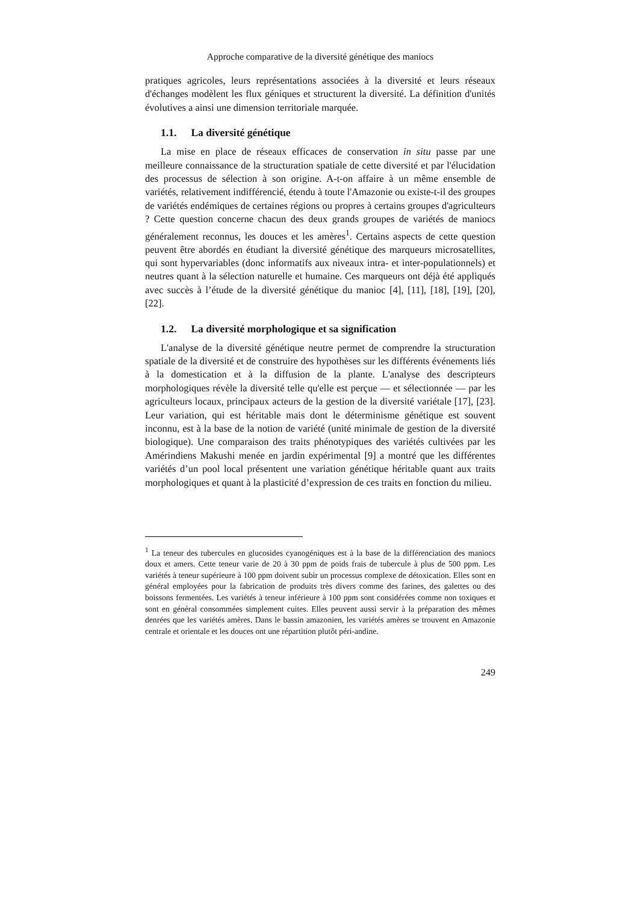Approche comparative de la diversité génétique des maniocs
pratiques agricoles, leurs représentations associées à la diversité et leurs réseaux d'échanges modèlent les flux géniques et structurent la diversité. La définition d'unités évolutives a ainsi une dimension territoriale marquée.
1.1. La diversité génétique
La mise en place de réseaux efficaces de conservation in situ passe par une meilleure connaissance de la structuration spatiale de cette diversité et par l'élucidation des processus de sélection à son origine. A-t-on affaire à un même ensemble de variétés, relativement indifférencié, étendu à toute l'Amazonie ou existe-t-il des groupes de variétés endémiques de certaines régions ou propres à certains groupes d'agriculteurs ? Cette question concerne chacun des deux grands groupes de variétés de maniocs généralement reconnus, les douces et les amères<sup>1</sup>. Certains aspects de cette question peuvent être abordés en étudiant la diversité génétique des marqueurs microsatellites, qui sont hypervariables (donc informatifs aux niveaux intra- et inter-populationnels) et neutres quant à la sélection naturelle et humaine. Ces marqueurs ont déjà été appliqués avec succès à l’étude de la diversité génétique du manioc [4], [11], [18], [19], [20], [22].
1.2. La diversité morphologique et sa signification
L'analyse de la diversité génétique neutre permet de comprendre la structuration spatiale de la diversité et de construire des hypothèses sur les différents événements liés à la domestication et à la diffusion de la plante. L'analyse des descripteurs morphologiques révèle la diversité telle qu'elle est perçue — et sélectionnée — par les agriculteurs locaux, principaux acteurs de la gestion de la diversité variétale [17], [23]. Leur variation, qui est héritable mais dont le déterminisme génétique est souvent inconnu, est à la base de la notion de variété (unité minimale de gestion de la diversité biologique). Une comparaison des traits phénotypiques des variétés cultivées par les Amérindiens Makushi menée en jardin expérimental [9] a montré que les différentes variétés d’un pool local présentent une variation génétique héritable quant aux traits morphologiques et quant à la plasticité d’expression de ces traits en fonction du milieu.
<sup>1</sup> La teneur des tubercules en glucosides cyanogéniques est à la base de la différenciation des maniocs doux et amers. Cette teneur varie de 20 à 30 ppm de poids frais de tubercule à plus de 500 ppm. Les variétés à teneur supérieure à 100 ppm doivent subir un processus complexe de détoxication. Elles sont en général employées pour la fabrication de produits très divers comme des farines, des galettes ou des boissons fermentées. Les variétés à teneur inférieure à 100 ppm sont considérées comme non toxiques et sont en général consommées simplement cuites. Elles peuvent aussi servir à la préparation des mêmes denrées que les variétés amères. Dans le bassin amazonien, les variétés amères se trouvent en Amazonie centrale et orientale et les douces ont une répartition plutôt péri-andine.
249